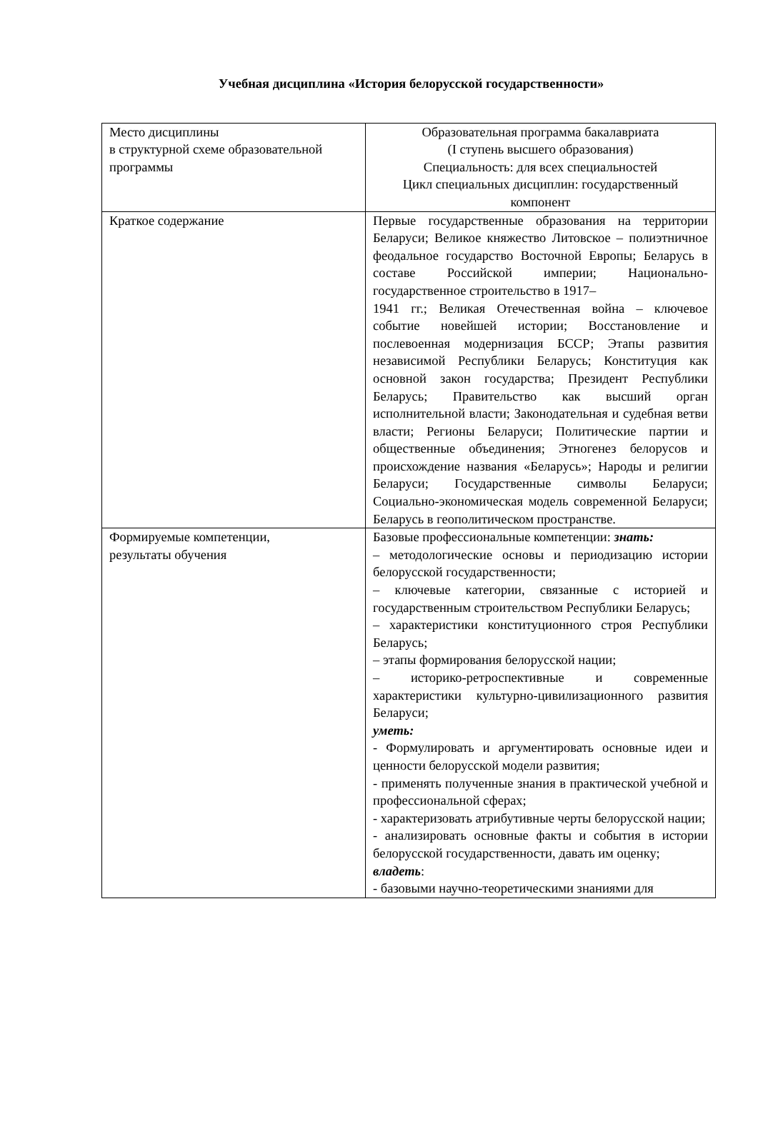Учебная дисциплина «История белорусской государственности»
| Место дисциплины в структурной схеме образовательной программы | Образовательная программа бакалавриата (I ступень высшего образования) Специальность: для всех специальностей Цикл специальных дисциплин: государственный компонент |
| Краткое содержание | Первые государственные образования на территории Беларуси; Великое княжество Литовское – полиэтничное феодальное государство Восточной Европы; Беларусь в составе Российской империи; Национально-государственное строительство в 1917– 1941 гг.; Великая Отечественная война – ключевое событие новейшей истории; Восстановление и послевоенная модернизация БССР; Этапы развития независимой Республики Беларусь; Конституция как основной закон государства; Президент Республики Беларусь; Правительство как высший орган исполнительной власти; Законодательная и судебная ветви власти; Регионы Беларуси; Политические партии и общественные объединения; Этногенез белорусов и происхождение названия «Беларусь»; Народы и религии Беларуси; Государственные символы Беларуси; Социально-экономическая модель современной Беларуси; Беларусь в геополитическом пространстве. |
| Формируемые компетенции, результаты обучения | Базовые профессиональные компетенции: знать: – методологические основы и периодизацию истории белорусской государственности; – ключевые категории, связанные с историей и государственным строительством Республики Беларусь; – характеристики конституционного строя Республики Беларусь; – этапы формирования белорусской нации; – историко-ретроспективные и современные характеристики культурно-цивилизационного развития Беларуси; уметь: - Формулировать и аргументировать основные идеи и ценности белорусской модели развития; - применять полученные знания в практической учебной и профессиональной сферах; - характеризовать атрибутивные черты белорусской нации; - анализировать основные факты и события в истории белорусской государственности, давать им оценку; владеть : - базовыми научно-теоретическими знаниями для |